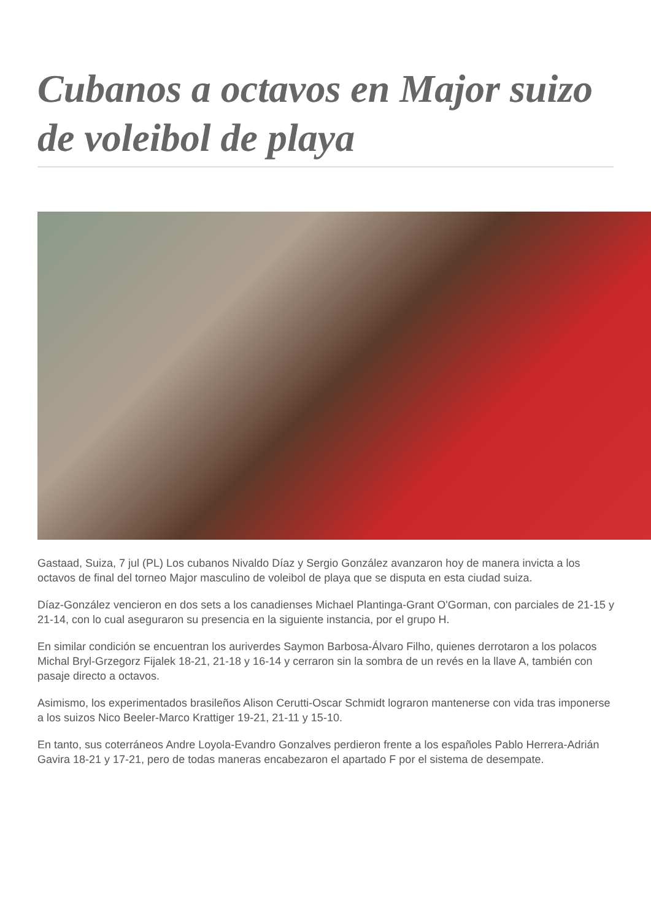Cubanos a octavos en Major suizo de voleibol de playa
Gastaad, Suiza, 7 jul (PL) Los cubanos Nivaldo Díaz y Sergio González avanzaron hoy de manera invicta a los octavos de final del torneo Major masculino de voleibol de playa que se disputa en esta ciudad suiza.
Díaz-González vencieron en dos sets a los canadienses Michael Plantinga-Grant O'Gorman, con parciales de 21-15 y 21-14, con lo cual aseguraron su presencia en la siguiente instancia, por el grupo H.
En similar condición se encuentran los auriverdes Saymon Barbosa-Álvaro Filho, quienes derrotaron a los polacos Michal Bryl-Grzegorz Fijalek 18-21, 21-18 y 16-14 y cerraron sin la sombra de un revés en la llave A, también con pasaje directo a octavos.
Asimismo, los experimentados brasileños Alison Cerutti-Oscar Schmidt lograron mantenerse con vida tras imponerse a los suizos Nico Beeler-Marco Krattiger 19-21, 21-11 y 15-10.
En tanto, sus coterráneos Andre Loyola-Evandro Gonzalves perdieron frente a los españoles Pablo Herrera-Adrián Gavira 18-21 y 17-21, pero de todas maneras encabezaron el apartado F por el sistema de desempate.